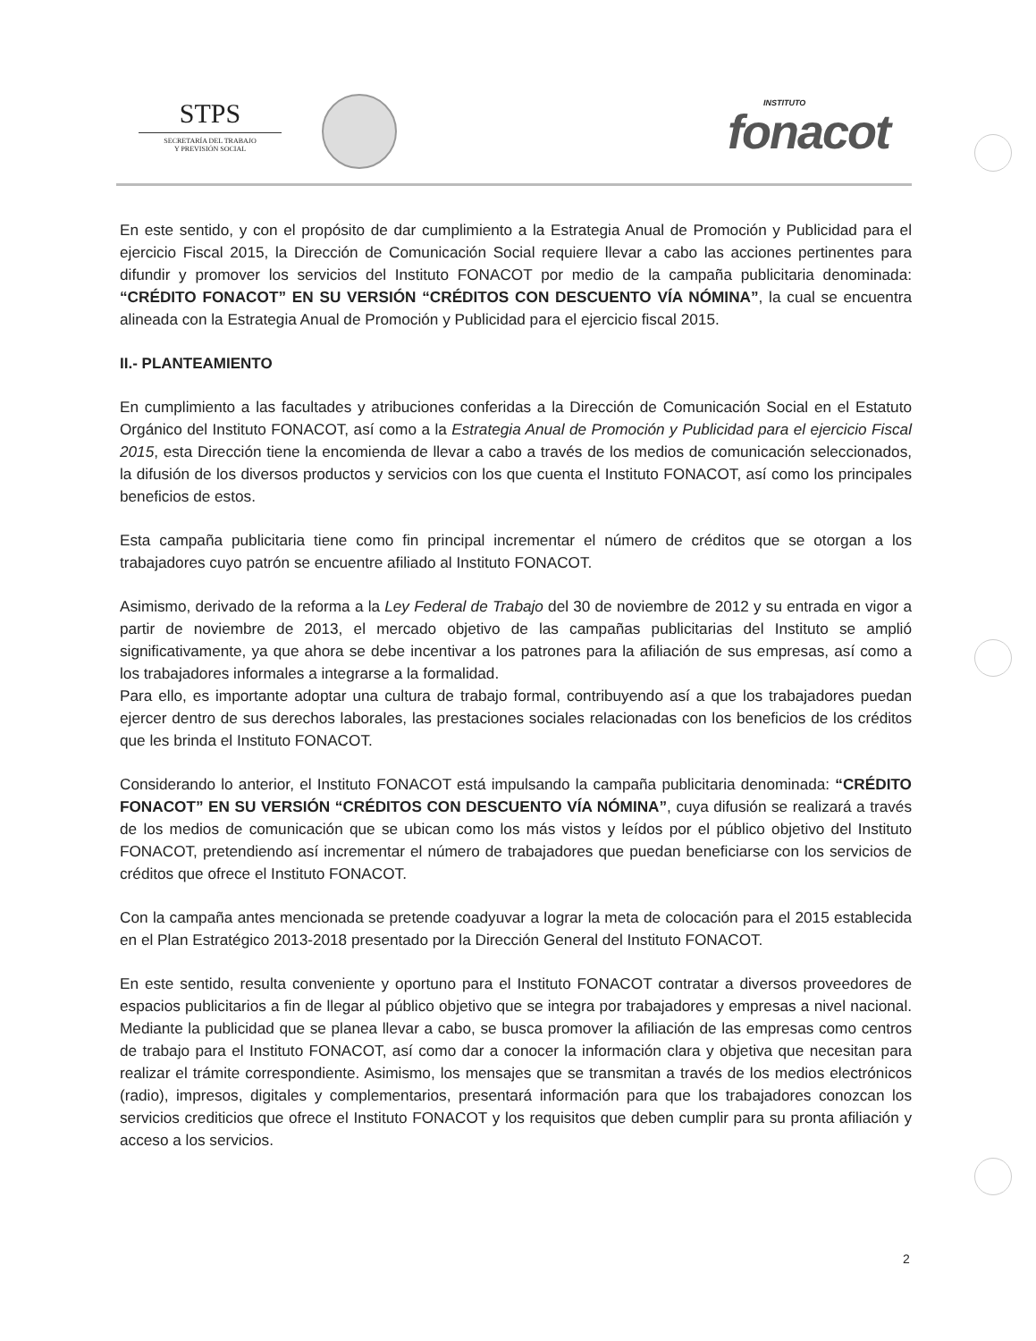STPS
SECRETARÍA DEL TRABAJO
Y PREVISIÓN SOCIAL
INSTITUTO
fonacot
En este sentido, y con el propósito de dar cumplimiento a la Estrategia Anual de Promoción y Publicidad para el ejercicio Fiscal 2015, la Dirección de Comunicación Social requiere llevar a cabo las acciones pertinentes para difundir y promover los servicios del Instituto FONACOT por medio de la campaña publicitaria denominada: “CRÉDITO FONACOT” EN SU VERSIÓN “CRÉDITOS CON DESCUENTO VÍA NÓMINA”, la cual se encuentra alineada con la Estrategia Anual de Promoción y Publicidad para el ejercicio fiscal 2015.
II.- PLANTEAMIENTO
En cumplimiento a las facultades y atribuciones conferidas a la Dirección de Comunicación Social en el Estatuto Orgánico del Instituto FONACOT, así como a la Estrategia Anual de Promoción y Publicidad para el ejercicio Fiscal 2015, esta Dirección tiene la encomienda de llevar a cabo a través de los medios de comunicación seleccionados, la difusión de los diversos productos y servicios con los que cuenta el Instituto FONACOT, así como los principales beneficios de estos.
Esta campaña publicitaria tiene como fin principal incrementar el número de créditos que se otorgan a los trabajadores cuyo patrón se encuentre afiliado al Instituto FONACOT.
Asimismo, derivado de la reforma a la Ley Federal de Trabajo del 30 de noviembre de 2012 y su entrada en vigor a partir de noviembre de 2013, el mercado objetivo de las campañas publicitarias del Instituto se amplió significativamente, ya que ahora se debe incentivar a los patrones para la afiliación de sus empresas, así como a los trabajadores informales a integrarse a la formalidad.
Para ello, es importante adoptar una cultura de trabajo formal, contribuyendo así a que los trabajadores puedan ejercer dentro de sus derechos laborales, las prestaciones sociales relacionadas con los beneficios de los créditos que les brinda el Instituto FONACOT.
Considerando lo anterior, el Instituto FONACOT está impulsando la campaña publicitaria denominada: “CRÉDITO FONACOT” EN SU VERSIÓN “CRÉDITOS CON DESCUENTO VÍA NÓMINA”, cuya difusión se realizará a través de los medios de comunicación que se ubican como los más vistos y leídos por el público objetivo del Instituto FONACOT, pretendiendo así incrementar el número de trabajadores que puedan beneficiarse con los servicios de créditos que ofrece el Instituto FONACOT.
Con la campaña antes mencionada se pretende coadyuvar a lograr la meta de colocación para el 2015 establecida en el Plan Estratégico 2013-2018 presentado por la Dirección General del Instituto FONACOT.
En este sentido, resulta conveniente y oportuno para el Instituto FONACOT contratar a diversos proveedores de espacios publicitarios a fin de llegar al público objetivo que se integra por trabajadores y empresas a nivel nacional. Mediante la publicidad que se planea llevar a cabo, se busca promover la afiliación de las empresas como centros de trabajo para el Instituto FONACOT, así como dar a conocer la información clara y objetiva que necesitan para realizar el trámite correspondiente. Asimismo, los mensajes que se transmitan a través de los medios electrónicos (radio), impresos, digitales y complementarios, presentará información para que los trabajadores conozcan los servicios crediticios que ofrece el Instituto FONACOT y los requisitos que deben cumplir para su pronta afiliación y acceso a los servicios.
2